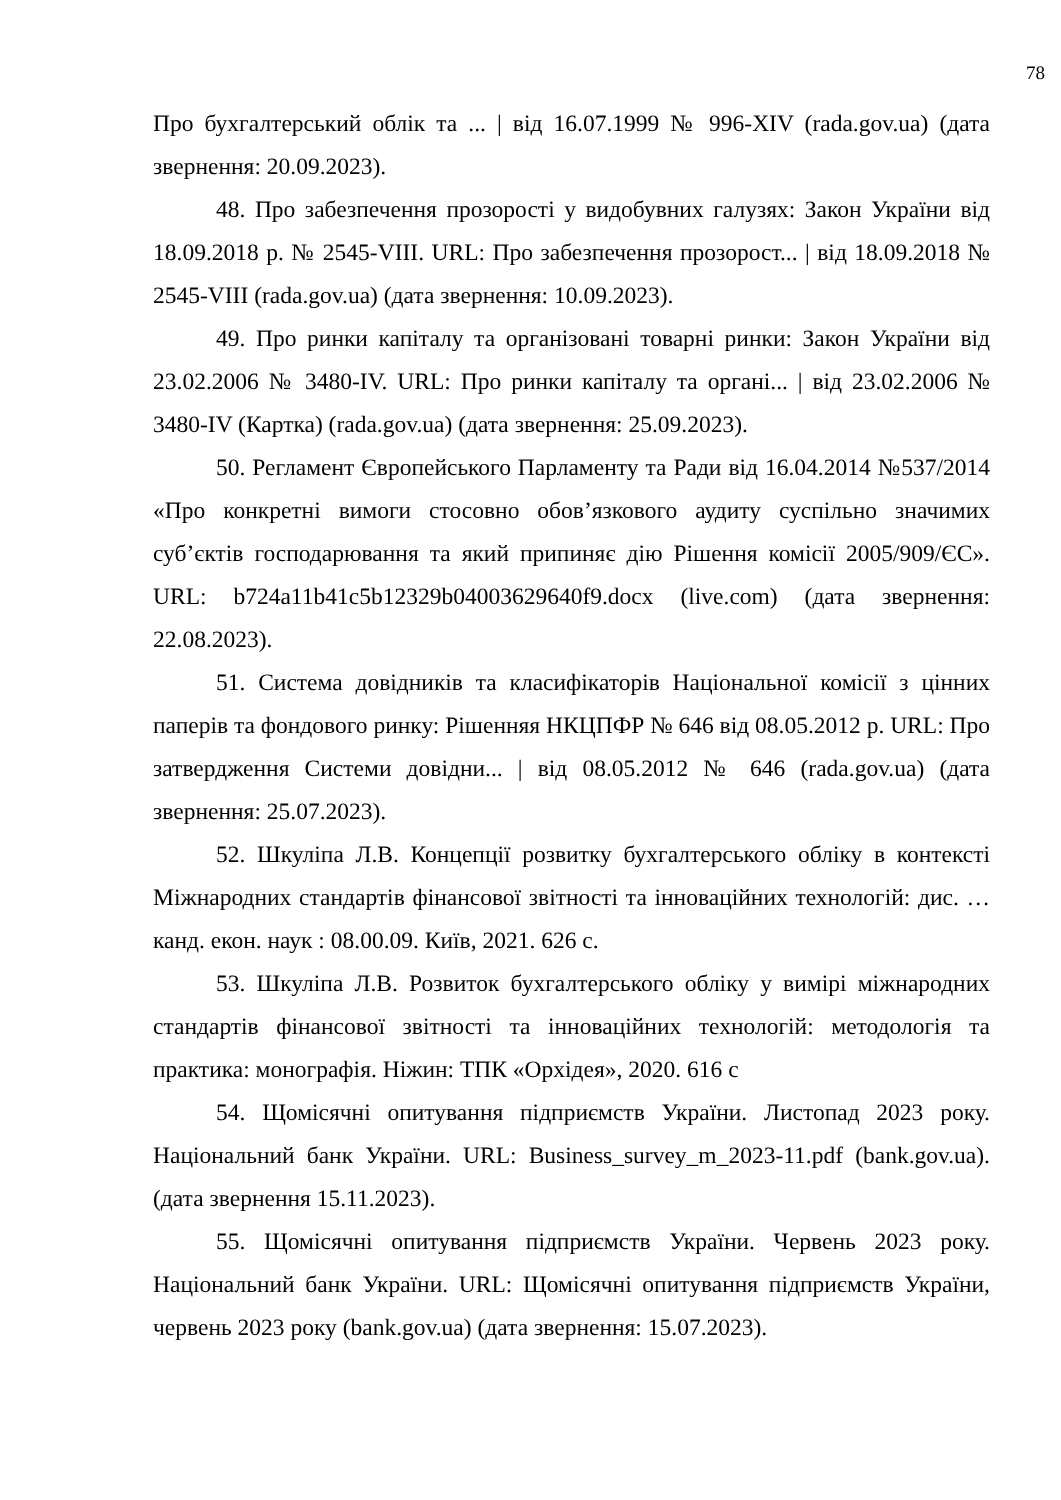78
Про бухгалтерський облік та ... | від 16.07.1999 № 996-XIV (rada.gov.ua) (дата звернення: 20.09.2023).
48. Про забезпечення прозорості у видобувних галузях: Закон України від 18.09.2018 р. № 2545-VIII. URL: Про забезпечення прозорост... | від 18.09.2018 № 2545-VIII (rada.gov.ua) (дата звернення: 10.09.2023).
49. Про ринки капіталу та організовані товарні ринки: Закон України від 23.02.2006 № 3480-IV. URL: Про ринки капіталу та органі... | від 23.02.2006 № 3480-IV (Картка) (rada.gov.ua) (дата звернення: 25.09.2023).
50. Регламент Європейського Парламенту та Ради від 16.04.2014 №537/2014 «Про конкретні вимоги стосовно обов’язкового аудиту суспільно значимих суб’єктів господарювання та який припиняє дію Рішення комісії 2005/909/ЄС». URL: b724a11b41c5b12329b04003629640f9.docx (live.com) (дата звернення: 22.08.2023).
51. Система довідників та класифікаторів Національної комісії з цінних паперів та фондового ринку: Рішенняя НКЦПФР № 646 від 08.05.2012 р. URL: Про затвердження Системи довідни... | від 08.05.2012 № 646 (rada.gov.ua) (дата звернення: 25.07.2023).
52. Шкуліпа Л.В. Концепції розвитку бухгалтерського обліку в контексті Міжнародних стандартів фінансової звітності та інноваційних технологій: дис. … канд. екон. наук : 08.00.09. Київ, 2021. 626 с.
53. Шкуліпа Л.В. Розвиток бухгалтерського обліку у вимірі міжнародних стандартів фінансової звітності та інноваційних технологій: методологія та практика: монографія. Ніжин: ТПК «Орхідея», 2020. 616 с
54. Щомісячні опитування підприємств України. Листопад 2023 року. Національний банк України. URL: Business_survey_m_2023-11.pdf (bank.gov.ua). (дата звернення 15.11.2023).
55. Щомісячні опитування підприємств України. Червень 2023 року. Національний банк України. URL: Щомісячні опитування підприємств України, червень 2023 року (bank.gov.ua) (дата звернення: 15.07.2023).